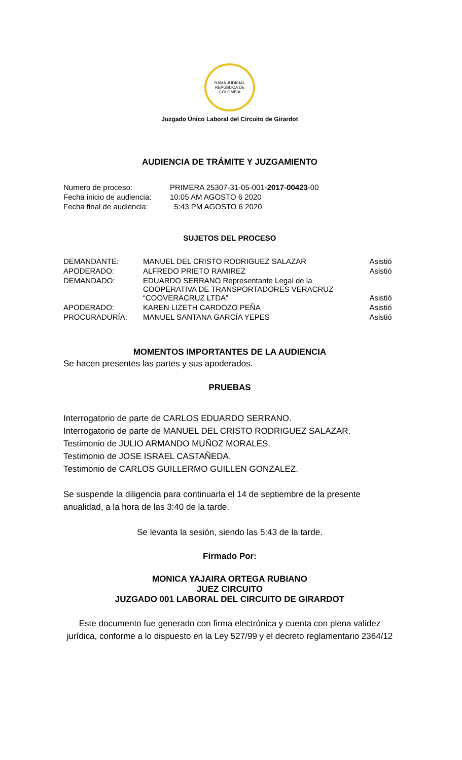RAMA JUDICIAL
REPÚBLICA DE COLOMBIA
Juzgado Único Laboral del Circuito de Girardot
AUDIENCIA DE TRÁMITE Y JUZGAMIENTO
| Numero de proceso: | PRIMERA 25307-31-05-001- 2017-00423 -00 |
| Fecha inicio de audiencia: | 10:05 AM AGOSTO 6 2020 |
| Fecha final de audiencia: | 5:43 PM AGOSTO 6 2020 |
SUJETOS DEL PROCESO
| DEMANDANTE: | MANUEL DEL CRISTO RODRIGUEZ SALAZAR | Asistió |
| APODERADO: | ALFREDO PRIETO RAMIREZ | Asistió |
| DEMANDADO: | EDUARDO SERRANO Representante Legal de la COOPERATIVA DE TRANSPORTADORES VERACRUZ “COOVERACRUZ LTDA” | Asistió |
| APODERADO: | KAREN LIZETH CARDOZO PEÑA | Asistió |
| PROCURADURÍA: | MANUEL SANTANA GARCÍA YEPES | Asistió |
MOMENTOS IMPORTANTES DE LA AUDIENCIA
Se hacen presentes las partes y sus apoderados.
PRUEBAS
Interrogatorio de parte de CARLOS EDUARDO SERRANO.
Interrogatorio de parte de MANUEL DEL CRISTO RODRIGUEZ SALAZAR.
Testimonio de JULIO ARMANDO MUÑOZ MORALES.
Testimonio de JOSE ISRAEL CASTAÑEDA.
Testimonio de CARLOS GUILLERMO GUILLEN GONZALEZ.
Se suspende la diligencia para continuarla el 14 de septiembre de la presente anualidad, a la hora de las 3:40 de la tarde.
Se levanta la sesión, siendo las 5:43 de la tarde.
Firmado Por:
MONICA YAJAIRA ORTEGA RUBIANO
JUEZ CIRCUITO
JUZGADO 001 LABORAL DEL CIRCUITO DE GIRARDOT
Este documento fue generado con firma electrónica y cuenta con plena validez jurídica, conforme a lo dispuesto en la Ley 527/99 y el decreto reglamentario 2364/12